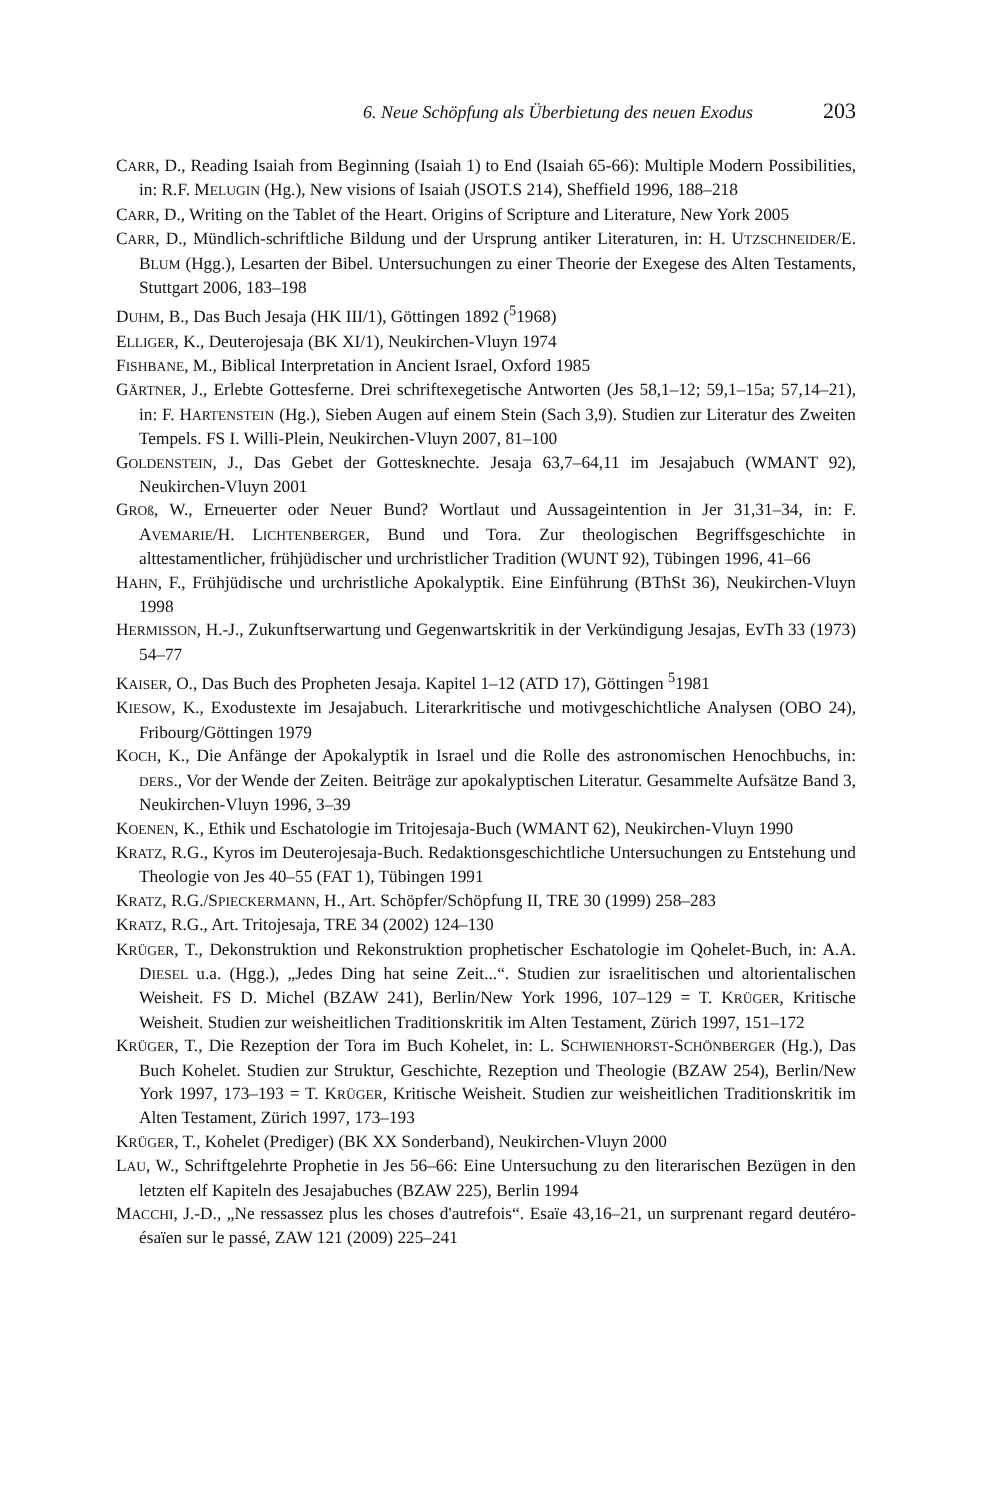6. Neue Schöpfung als Überbietung des neuen Exodus 203
CARR, D., Reading Isaiah from Beginning (Isaiah 1) to End (Isaiah 65-66): Multiple Modern Possibilities, in: R.F. MELUGIN (Hg.), New visions of Isaiah (JSOT.S 214), Sheffield 1996, 188–218
CARR, D., Writing on the Tablet of the Heart. Origins of Scripture and Literature, New York 2005
CARR, D., Mündlich-schriftliche Bildung und der Ursprung antiker Literaturen, in: H. UTZSCHNEIDER/E. BLUM (Hgg.), Lesarten der Bibel. Untersuchungen zu einer Theorie der Exegese des Alten Testaments, Stuttgart 2006, 183–198
DUHM, B., Das Buch Jesaja (HK III/1), Göttingen 1892 (<sup>5</sup>1968)
ELLIGER, K., Deuterojesaja (BK XI/1), Neukirchen-Vluyn 1974
FISHBANE, M., Biblical Interpretation in Ancient Israel, Oxford 1985
GÄRTNER, J., Erlebte Gottesferne. Drei schriftexegetische Antworten (Jes 58,1–12; 59,1–15a; 57,14–21), in: F. HARTENSTEIN (Hg.), Sieben Augen auf einem Stein (Sach 3,9). Studien zur Literatur des Zweiten Tempels. FS I. Willi-Plein, Neukirchen-Vluyn 2007, 81–100
GOLDENSTEIN, J., Das Gebet der Gottesknechte. Jesaja 63,7–64,11 im Jesajabuch (WMANT 92), Neukirchen-Vluyn 2001
GROß, W., Erneuerter oder Neuer Bund? Wortlaut und Aussageintention in Jer 31,31–34, in: F. AVEMARIE/H. LICHTENBERGER, Bund und Tora. Zur theologischen Begriffsgeschichte in alttestamentlicher, frühjüdischer und urchristlicher Tradition (WUNT 92), Tübingen 1996, 41–66
HAHN, F., Frühjüdische und urchristliche Apokalyptik. Eine Einführung (BThSt 36), Neukirchen-Vluyn 1998
HERMISSON, H.-J., Zukunftserwartung und Gegenwartskritik in der Verkündigung Jesajas, EvTh 33 (1973) 54–77
KAISER, O., Das Buch des Propheten Jesaja. Kapitel 1–12 (ATD 17), Göttingen <sup>5</sup>1981
KIESOW, K., Exodustexte im Jesajabuch. Literarkritische und motivgeschichtliche Analysen (OBO 24), Fribourg/Göttingen 1979
KOCH, K., Die Anfänge der Apokalyptik in Israel und die Rolle des astronomischen Henochbuchs, in: DERS., Vor der Wende der Zeiten. Beiträge zur apokalyptischen Literatur. Gesammelte Aufsätze Band 3, Neukirchen-Vluyn 1996, 3–39
KOENEN, K., Ethik und Eschatologie im Tritojesaja-Buch (WMANT 62), Neukirchen-Vluyn 1990
KRATZ, R.G., Kyros im Deuterojesaja-Buch. Redaktionsgeschichtliche Untersuchungen zu Entstehung und Theologie von Jes 40–55 (FAT 1), Tübingen 1991
KRATZ, R.G./SPIECKERMANN, H., Art. Schöpfer/Schöpfung II, TRE 30 (1999) 258–283
KRATZ, R.G., Art. Tritojesaja, TRE 34 (2002) 124–130
KRÜGER, T., Dekonstruktion und Rekonstruktion prophetischer Eschatologie im Qohelet-Buch, in: A.A. DIESEL u.a. (Hgg.), „Jedes Ding hat seine Zeit...“. Studien zur israelitischen und altorientalischen Weisheit. FS D. Michel (BZAW 241), Berlin/New York 1996, 107–129 = T. KRÜGER, Kritische Weisheit. Studien zur weisheitlichen Traditionskritik im Alten Testament, Zürich 1997, 151–172
KRÜGER, T., Die Rezeption der Tora im Buch Kohelet, in: L. SCHWIENHORST-SCHÖNBERGER (Hg.), Das Buch Kohelet. Studien zur Struktur, Geschichte, Rezeption und Theologie (BZAW 254), Berlin/New York 1997, 173–193 = T. KRÜGER, Kritische Weisheit. Studien zur weisheitlichen Traditionskritik im Alten Testament, Zürich 1997, 173–193
KRÜGER, T., Kohelet (Prediger) (BK XX Sonderband), Neukirchen-Vluyn 2000
LAU, W., Schriftgelehrte Prophetie in Jes 56–66: Eine Untersuchung zu den literarischen Bezügen in den letzten elf Kapiteln des Jesajabuches (BZAW 225), Berlin 1994
MACCHI, J.-D., „Ne ressassez plus les choses d'autrefois“. Esaïe 43,16–21, un surprenant regard deutéro-ésaïen sur le passé, ZAW 121 (2009) 225–241